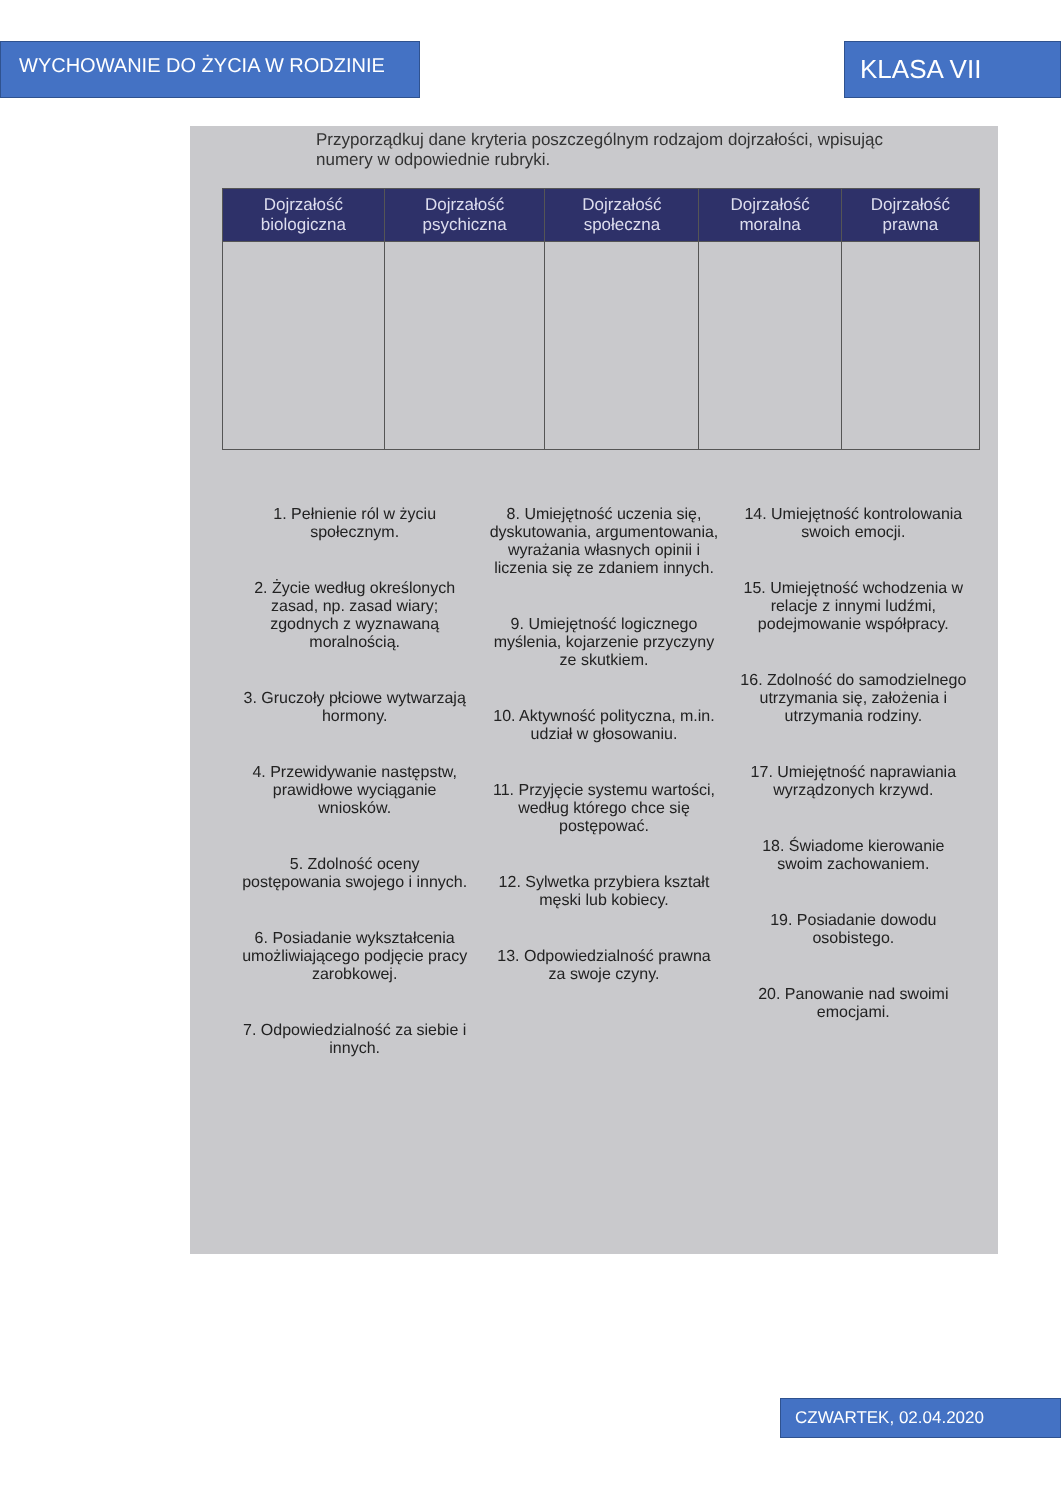WYCHOWANIE DO ŻYCIA W RODZINIE
KLASA VII
Przyporządkuj dane kryteria poszczególnym rodzajom dojrzałości, wpisując numery w odpowiednie rubryki.
| Dojrzałość biologiczna | Dojrzałość psychiczna | Dojrzałość społeczna | Dojrzałość moralna | Dojrzałość prawna |
| --- | --- | --- | --- | --- |
1. Pełnienie ról w życiu społecznym.
2. Życie według określonych zasad, np. zasad wiary; zgodnych z wyznawaną moralnością.
3. Gruczoły płciowe wytwarzają hormony.
4. Przewidywanie następstw, prawidłowe wyciąganie wniosków.
5. Zdolność oceny postępowania swojego i innych.
6. Posiadanie wykształcenia umożliwiającego podjęcie pracy zarobkowej.
7. Odpowiedzialność za siebie i innych.
8. Umiejętność uczenia się, dyskutowania, argumentowania, wyrażania własnych opinii i liczenia się ze zdaniem innych.
9. Umiejętność logicznego myślenia, kojarzenie przyczyny ze skutkiem.
10. Aktywność polityczna, m.in. udział w głosowaniu.
11. Przyjęcie systemu wartości, według którego chce się postępować.
12. Sylwetka przybiera kształt męski lub kobiecy.
13. Odpowiedzialność prawna za swoje czyny.
14. Umiejętność kontrolowania swoich emocji.
15. Umiejętność wchodzenia w relacje z innymi ludźmi, podejmowanie współpracy.
16. Zdolność do samodzielnego utrzymania się, założenia i utrzymania rodziny.
17. Umiejętność naprawiania wyrządzonych krzywd.
18. Świadome kierowanie swoim zachowaniem.
19. Posiadanie dowodu osobistego.
20. Panowanie nad swoimi emocjami.
CZWARTEK, 02.04.2020